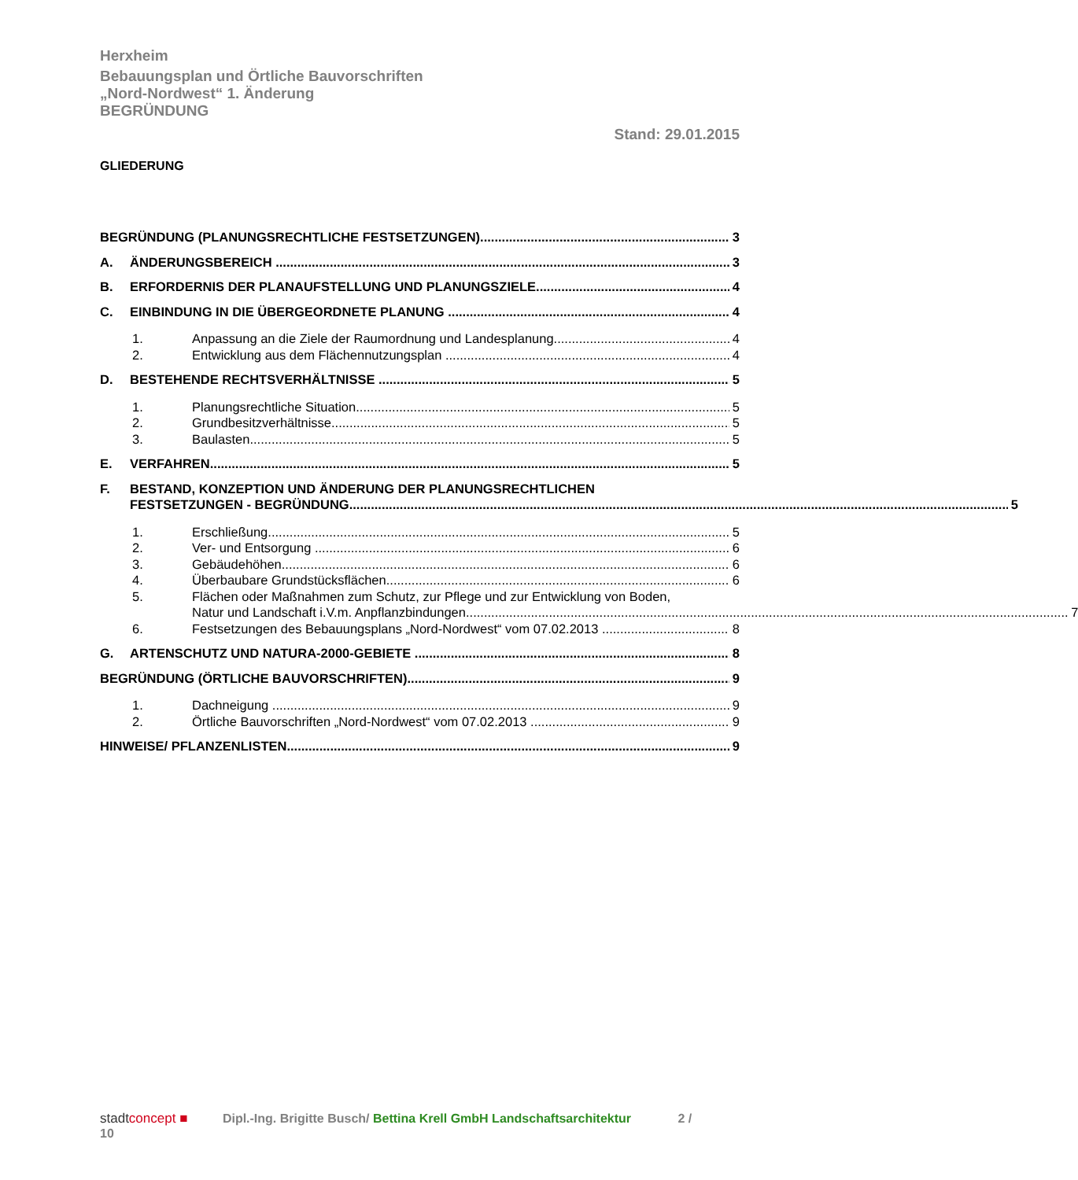Herxheim
Bebauungsplan und Örtliche Bauvorschriften
„Nord-Nordwest“ 1. Änderung
BEGRÜNDUNG
Stand: 29.01.2015
GLIEDERUNG
BEGRÜNDUNG (PLANUNGSRECHTLICHE FESTSETZUNGEN) 3
A. ÄNDERUNGSBEREICH 3
B. ERFORDERNIS DER PLANAUFSTELLUNG UND PLANUNGSZIELE 4
C. EINBINDUNG IN DIE ÜBERGEORDNETE PLANUNG 4
1. Anpassung an die Ziele der Raumordnung und Landesplanung 4
2. Entwicklung aus dem Flächennutzungsplan 4
D. BESTEHENDE RECHTSVERHÄLTNISSE 5
1. Planungsrechtliche Situation 5
2. Grundbesitzverhältnisse 5
3. Baulasten 5
E. VERFAHREN 5
F. BESTAND, KONZEPTION UND ÄNDERUNG DER PLANUNGSRECHTLICHEN
FESTSETZUNGEN - BEGRÜNDUNG 5
1. Erschließung 5
2. Ver- und Entsorgung 6
3. Gebäudehöhen 6
4. Überbaubare Grundstücksflächen 6
5. Flächen oder Maßnahmen zum Schutz, zur Pflege und zur Entwicklung von Boden,
Natur und Landschaft i.V.m. Anpflanzbindungen 7
6. Festsetzungen des Bebauungsplans „Nord-Nordwest“ vom 07.02.2013 8
G. ARTENSCHUTZ UND NATURA-2000-GEBIETE 8
BEGRÜNDUNG (ÖRTLICHE BAUVORSCHRIFTEN) 9
1. Dachneigung 9
2. Örtliche Bauvorschriften „Nord-Nordwest“ vom 07.02.2013 9
HINWEISE/ PFLANZENLISTEN 9
stadtconcept ■ Dipl.-Ing. Brigitte Busch/ Bettina Krell GmbH Landschaftsarchitektur 2 /
10